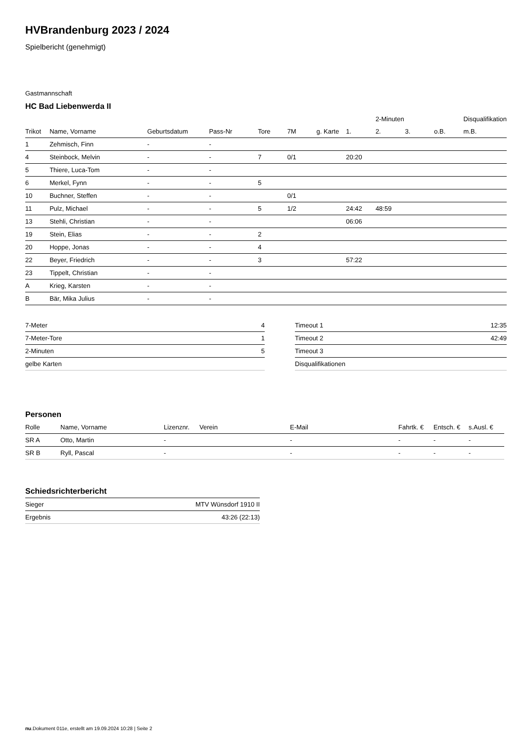HVBrandenburg 2023 / 2024
Spielbericht (genehmigt)
Gastmannschaft
HC Bad Liebenwerda II
| | | | | | | | | 2-Minuten | | | Disqualifikation |
| Trikot | Name, Vorname | Geburtsdatum | Pass-Nr | Tore | 7M | g. Karte | 1. | 2. | 3. | o.B. | m.B. |
| 1 | Zehmisch, Finn | - | - | | | | | | | | |
| 4 | Steinbock, Melvin | - | - | 7 | 0/1 | | 20:20 | | | | |
| 5 | Thiere, Luca-Tom | - | - | | | | | | | | |
| 6 | Merkel, Fynn | - | - | 5 | | | | | | | |
| 10 | Buchner, Steffen | - | - | | 0/1 | | | | | | |
| 11 | Pulz, Michael | - | - | 5 | 1/2 | | 24:42 | 48:59 | | | |
| 13 | Stehli, Christian | - | - | | | | 06:06 | | | | |
| 19 | Stein, Elias | - | - | 2 | | | | | | | |
| 20 | Hoppe, Jonas | - | - | 4 | | | | | | | |
| 22 | Beyer, Friedrich | - | - | 3 | | | 57:22 | | | | |
| 23 | Tippelt, Christian | - | - | | | | | | | | |
| A | Krieg, Karsten | - | - | | | | | | | | |
| B | Bär, Mika Julius | - | - | | | | | | | | |
| 7-Meter | 4 |
| 7-Meter-Tore | 1 |
| 2-Minuten | 5 |
| gelbe Karten | |
| Timeout 1 | 12:35 |
| Timeout 2 | 42:49 |
| Timeout 3 | |
| Disqualifikationen | |
Personen
| Rolle | Name, Vorname | Lizenznr. | Verein | E-Mail | Fahrtk. € | Entsch. € | s.Ausl. € |
| --- | --- | --- | --- | --- | --- | --- | --- |
| SR A | Otto, Martin | - | | - | - | - | - |
| SR B | Ryll, Pascal | - | | - | - | - | - |
Schiedsrichterbericht
| Sieger | MTV Wünsdorf 1910 II |
| Ergebnis | 43:26 (22:13) |
nu.Dokument 011e, erstellt am 19.09.2024 10:28 | Seite 2